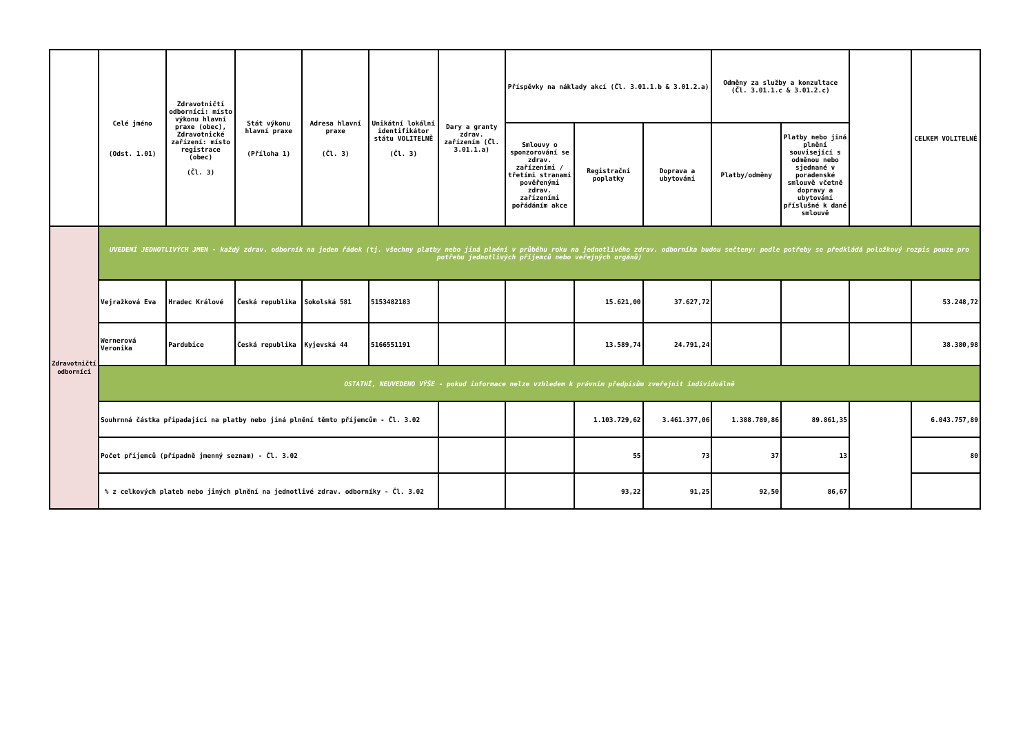| | Celé jméno (Odst. 1.01) | Zdravotničtí odborníci: místo výkonu hlavní praxe (obec), Zdravotnické zařízení: místo registrace (obec) (Čl. 3) | Stát výkonu hlavní praxe (Příloha 1) | Adresa hlavní praxe (Čl. 3) | Unikátní lokální identifikátor státu VOLITELNĚ (Čl. 3) | Dary a granty zdrav. zařízením (Čl. 3.01.1.a) | Příspěvky na náklady akcí (Čl. 3.01.1.b & 3.01.2.a) | | | Odměny za služby a konzultace (Čl. 3.01.1.c & 3.01.2.c) | | | CELKEM VOLITELNÉ |
| --- | --- | --- | --- | --- | --- | --- | --- | --- | --- | --- | --- | --- | --- |
| | | | | | | | Smlouvy o sponzorování se zdrav. zařízeními / třetími stranami pověřenými zdrav. zařízeními pořádáním akce | Registrační poplatky | Doprava a ubytování | Platby/odměny | Platby nebo jiná plnění související s odměnou nebo sjednané v poradenské smlouvě včetně dopravy a ubytování příslušné k dané smlouvě | | |
| Zdravotničtí odborníci | UVEDENÍ JEDNOTLIVÝCH JMEN - každý zdrav. odborník na jeden řádek (tj. všechny platby nebo jiná plnění v průběhu roku na jednotlivého zdrav. odborníka budou sečteny: podle potřeby se předkládá položkový rozpis pouze pro potřebu jednotlivých příjemců nebo veřejných orgánů) | | | | | | | | | | | | |
| | Vejražková Eva | Hradec Králové | Česká republika | Sokolská 581 | 5153482183 | | | 15.621,00 | 37.627,72 | | | | 53.248,72 |
| | Wernerová Veronika | Pardubice | Česká republika | Kyjevská 44 | 5166551191 | | | 13.589,74 | 24.791,24 | | | | 38.380,98 |
| | OSTATNÍ, NEUVEDENO VÝŠE - pokud informace nelze vzhledem k právním předpisům zveřejnit individuálně | | | | | | | | | | | | |
| | Souhrnná částka připadající na platby nebo jiná plnění těmto příjemcům - Čl. 3.02 | | | | | | | 1.103.729,62 | 3.461.377,06 | 1.388.789,86 | 89.861,35 | | 6.043.757,89 |
| | Počet příjemců (případně jmenný seznam) - Čl. 3.02 | | | | | | | 55 | 73 | 37 | 13 | | 80 |
| | % z celkových plateb nebo jiných plnění na jednotlivé zdrav. odborníky - Čl. 3.02 | | | | | | | 93,22 | 91,25 | 92,50 | 86,67 | | |